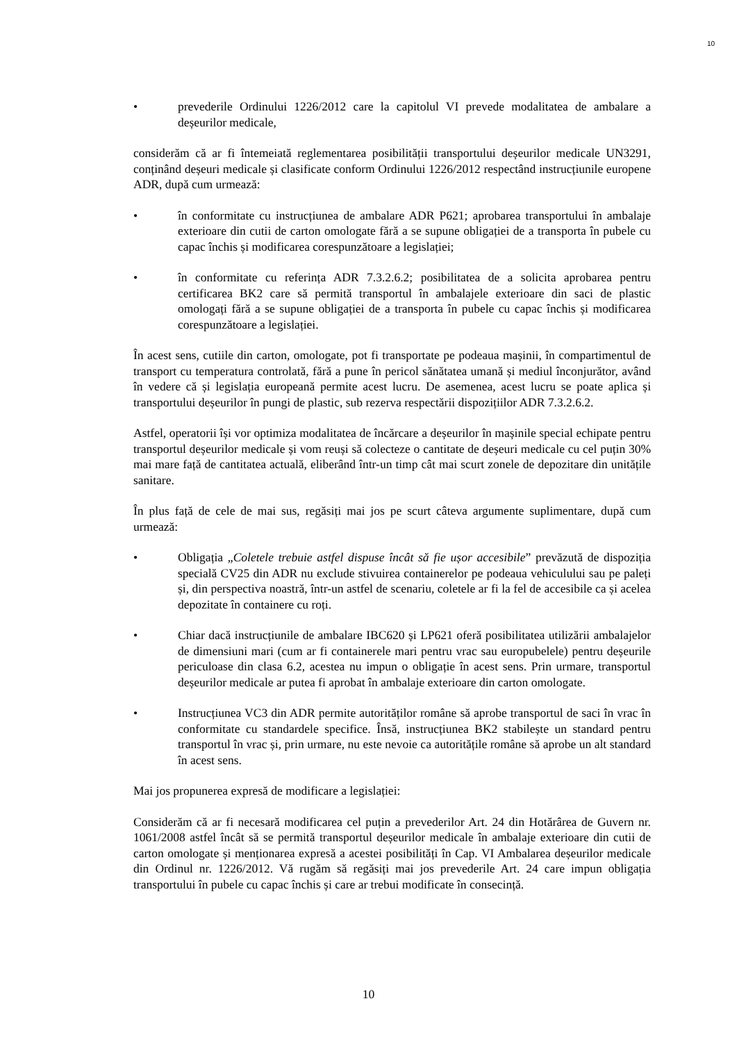10
• prevederile Ordinului 1226/2012 care la capitolul VI prevede modalitatea de ambalare a deșeurilor medicale,
considerăm că ar fi întemeiată reglementarea posibilității transportului deșeurilor medicale UN3291, conținând deșeuri medicale și clasificate conform Ordinului 1226/2012 respectând instrucțiunile europene ADR, după cum urmează:
• în conformitate cu instrucțiunea de ambalare ADR P621; aprobarea transportului în ambalaje exterioare din cutii de carton omologate fără a se supune obligației de a transporta în pubele cu capac închis și modificarea corespunzătoare a legislației;
• în conformitate cu referința ADR 7.3.2.6.2; posibilitatea de a solicita aprobarea pentru certificarea BK2 care să permită transportul în ambalajele exterioare din saci de plastic omologați fără a se supune obligației de a transporta în pubele cu capac închis și modificarea corespunzătoare a legislației.
În acest sens, cutiile din carton, omologate, pot fi transportate pe podeaua mașinii, în compartimentul de transport cu temperatura controlată, fără a pune în pericol sănătatea umană și mediul înconjurător, având în vedere că și legislația europeană permite acest lucru. De asemenea, acest lucru se poate aplica și transportului deșeurilor în pungi de plastic, sub rezerva respectării dispozițiilor ADR 7.3.2.6.2.
Astfel, operatorii își vor optimiza modalitatea de încărcare a deșeurilor în mașinile special echipate pentru transportul deșeurilor medicale și vom reuși să colecteze o cantitate de deșeuri medicale cu cel puțin 30% mai mare față de cantitatea actuală, eliberând într-un timp cât mai scurt zonele de depozitare din unitățile sanitare.
În plus față de cele de mai sus, regăsiți mai jos pe scurt câteva argumente suplimentare, după cum urmează:
• Obligația „Coletele trebuie astfel dispuse încât să fie ușor accesibile” prevăzută de dispoziția specială CV25 din ADR nu exclude stivuirea containerelor pe podeaua vehiculului sau pe paleți și, din perspectiva noastră, într-un astfel de scenariu, coletele ar fi la fel de accesibile ca și acelea depozitate în containere cu roți.
• Chiar dacă instrucțiunile de ambalare IBC620 și LP621 oferă posibilitatea utilizării ambalajelor de dimensiuni mari (cum ar fi containerele mari pentru vrac sau europubelele) pentru deșeurile periculoase din clasa 6.2, acestea nu impun o obligație în acest sens. Prin urmare, transportul deșeurilor medicale ar putea fi aprobat în ambalaje exterioare din carton omologate.
• Instrucțiunea VC3 din ADR permite autorităților române să aprobe transportul de saci în vrac în conformitate cu standardele specifice. Însă, instrucțiunea BK2 stabilește un standard pentru transportul în vrac și, prin urmare, nu este nevoie ca autoritățile române să aprobe un alt standard în acest sens.
Mai jos propunerea expresă de modificare a legislației:
Considerăm că ar fi necesară modificarea cel puțin a prevederilor Art. 24 din Hotărârea de Guvern nr. 1061/2008 astfel încât să se permită transportul deșeurilor medicale în ambalaje exterioare din cutii de carton omologate și menționarea expresă a acestei posibilități în Cap. VI Ambalarea deșeurilor medicale din Ordinul nr. 1226/2012. Vă rugăm să regăsiți mai jos prevederile Art. 24 care impun obligația transportului în pubele cu capac închis și care ar trebui modificate în consecință.
10